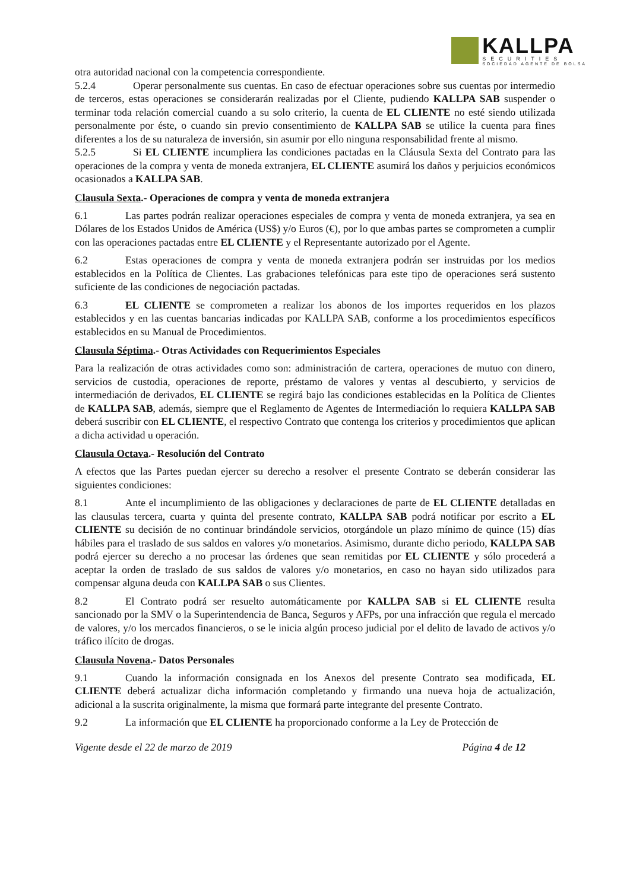KALLPA
SECURITIES
SOCIEDAD AGENTE DE BOLSA
otra autoridad nacional con la competencia correspondiente.
5.2.4 Operar personalmente sus cuentas. En caso de efectuar operaciones sobre sus cuentas por intermedio de terceros, estas operaciones se considerarán realizadas por el Cliente, pudiendo KALLPA SAB suspender o terminar toda relación comercial cuando a su solo criterio, la cuenta de EL CLIENTE no esté siendo utilizada personalmente por éste, o cuando sin previo consentimiento de KALLPA SAB se utilice la cuenta para fines diferentes a los de su naturaleza de inversión, sin asumir por ello ninguna responsabilidad frente al mismo.
5.2.5 Si EL CLIENTE incumpliera las condiciones pactadas en la Cláusula Sexta del Contrato para las operaciones de la compra y venta de moneda extranjera, EL CLIENTE asumirá los daños y perjuicios económicos ocasionados a KALLPA SAB.
Clausula Sexta.- Operaciones de compra y venta de moneda extranjera
6.1 Las partes podrán realizar operaciones especiales de compra y venta de moneda extranjera, ya sea en Dólares de los Estados Unidos de América (US$) y/o Euros (€), por lo que ambas partes se comprometen a cumplir con las operaciones pactadas entre EL CLIENTE y el Representante autorizado por el Agente.
6.2 Estas operaciones de compra y venta de moneda extranjera podrán ser instruidas por los medios establecidos en la Política de Clientes. Las grabaciones telefónicas para este tipo de operaciones será sustento suficiente de las condiciones de negociación pactadas.
6.3 EL CLIENTE se comprometen a realizar los abonos de los importes requeridos en los plazos establecidos y en las cuentas bancarias indicadas por KALLPA SAB, conforme a los procedimientos específicos establecidos en su Manual de Procedimientos.
Clausula Séptima.- Otras Actividades con Requerimientos Especiales
Para la realización de otras actividades como son: administración de cartera, operaciones de mutuo con dinero, servicios de custodia, operaciones de reporte, préstamo de valores y ventas al descubierto, y servicios de intermediación de derivados, EL CLIENTE se regirá bajo las condiciones establecidas en la Política de Clientes de KALLPA SAB, además, siempre que el Reglamento de Agentes de Intermediación lo requiera KALLPA SAB deberá suscribir con EL CLIENTE, el respectivo Contrato que contenga los criterios y procedimientos que aplican a dicha actividad u operación.
Clausula Octava.- Resolución del Contrato
A efectos que las Partes puedan ejercer su derecho a resolver el presente Contrato se deberán considerar las siguientes condiciones:
8.1 Ante el incumplimiento de las obligaciones y declaraciones de parte de EL CLIENTE detalladas en las clausulas tercera, cuarta y quinta del presente contrato, KALLPA SAB podrá notificar por escrito a EL CLIENTE su decisión de no continuar brindándole servicios, otorgándole un plazo mínimo de quince (15) días hábiles para el traslado de sus saldos en valores y/o monetarios. Asimismo, durante dicho periodo, KALLPA SAB podrá ejercer su derecho a no procesar las órdenes que sean remitidas por EL CLIENTE y sólo procederá a aceptar la orden de traslado de sus saldos de valores y/o monetarios, en caso no hayan sido utilizados para compensar alguna deuda con KALLPA SAB o sus Clientes.
8.2 El Contrato podrá ser resuelto automáticamente por KALLPA SAB si EL CLIENTE resulta sancionado por la SMV o la Superintendencia de Banca, Seguros y AFPs, por una infracción que regula el mercado de valores, y/o los mercados financieros, o se le inicia algún proceso judicial por el delito de lavado de activos y/o tráfico ilícito de drogas.
Clausula Novena.- Datos Personales
9.1 Cuando la información consignada en los Anexos del presente Contrato sea modificada, EL CLIENTE deberá actualizar dicha información completando y firmando una nueva hoja de actualización, adicional a la suscrita originalmente, la misma que formará parte integrante del presente Contrato.
9.2 La información que EL CLIENTE ha proporcionado conforme a la Ley de Protección de
Vigente desde el 22 de marzo de 2019 Página 4 de 12